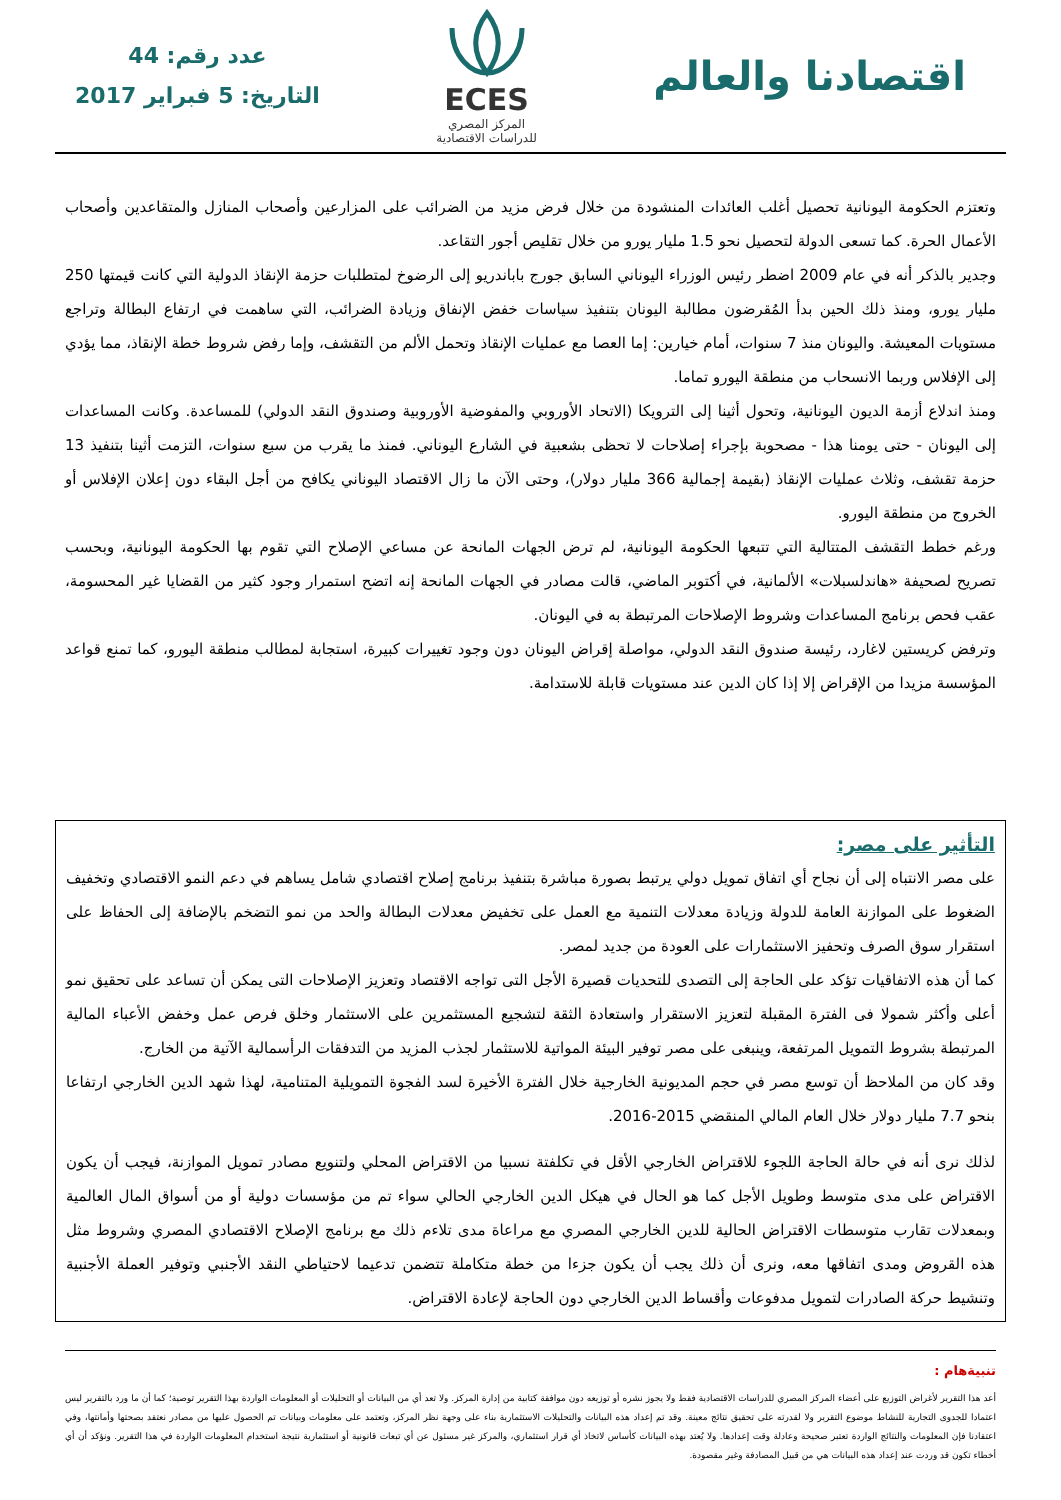اقتصادنا والعالم
ECES
المركز المصري
للدراسات الاقتصادية
عدد رقم: 44
التاريخ: 5 فبراير 2017
وتعتزم الحكومة اليونانية تحصيل أغلب العائدات المنشودة من خلال فرض مزيد من الضرائب على المزارعين وأصحاب المنازل والمتقاعدين وأصحاب الأعمال الحرة. كما تسعى الدولة لتحصيل نحو 1.5 مليار يورو من خلال تقليص أجور التقاعد.
وجدير بالذكر أنه في عام 2009 اضطر رئيس الوزراء اليوناني السابق جورج باباندريو إلى الرضوخ لمتطلبات حزمة الإنقاذ الدولية التي كانت قيمتها 250 مليار يورو، ومنذ ذلك الحين بدأ المُقرضون مطالبة اليونان بتنفيذ سياسات خفض الإنفاق وزيادة الضرائب، التي ساهمت في ارتفاع البطالة وتراجع مستويات المعيشة. واليونان منذ 7 سنوات، أمام خيارين: إما العصا مع عمليات الإنقاذ وتحمل الألم من التقشف، وإما رفض شروط خطة الإنقاذ، مما يؤدي إلى الإفلاس وربما الانسحاب من منطقة اليورو تماما.
ومنذ اندلاع أزمة الديون اليونانية، وتحول أثينا إلى الترويكا (الاتحاد الأوروبي والمفوضية الأوروبية وصندوق النقد الدولي) للمساعدة. وكانت المساعدات إلى اليونان - حتى يومنا هذا - مصحوبة بإجراء إصلاحات لا تحظى بشعبية في الشارع اليوناني. فمنذ ما يقرب من سبع سنوات، التزمت أثينا بتنفيذ 13 حزمة تقشف، وثلاث عمليات الإنقاذ (بقيمة إجمالية 366 مليار دولار)، وحتى الآن ما زال الاقتصاد اليوناني يكافح من أجل البقاء دون إعلان الإفلاس أو الخروج من منطقة اليورو.
ورغم خطط التقشف المتتالية التي تتبعها الحكومة اليونانية، لم ترض الجهات المانحة عن مساعي الإصلاح التي تقوم بها الحكومة اليونانية، وبحسب تصريح لصحيفة «هاندلسبلات» الألمانية، في أكتوبر الماضي، قالت مصادر في الجهات المانحة إنه اتضح استمرار وجود كثير من القضايا غير المحسومة، عقب فحص برنامج المساعدات وشروط الإصلاحات المرتبطة به في اليونان.
وترفض كريستين لاغارد، رئيسة صندوق النقد الدولي، مواصلة إقراض اليونان دون وجود تغييرات كبيرة، استجابة لمطالب منطقة اليورو، كما تمنع قواعد المؤسسة مزيدا من الإقراض إلا إذا كان الدين عند مستويات قابلة للاستدامة.
التأثير على مصر:
على مصر الانتباه إلى أن نجاح أي اتفاق تمويل دولي يرتبط بصورة مباشرة بتنفيذ برنامج إصلاح اقتصادي شامل يساهم في دعم النمو الاقتصادي وتخفيف الضغوط على الموازنة العامة للدولة وزيادة معدلات التنمية مع العمل على تخفيض معدلات البطالة والحد من نمو التضخم بالإضافة إلى الحفاظ على استقرار سوق الصرف وتحفيز الاستثمارات على العودة من جديد لمصر.
كما أن هذه الاتفاقيات تؤكد على الحاجة إلى التصدى للتحديات قصيرة الأجل التى تواجه الاقتصاد وتعزيز الإصلاحات التى يمكن أن تساعد على تحقيق نمو أعلى وأكثر شمولا فى الفترة المقبلة لتعزيز الاستقرار واستعادة الثقة لتشجيع المستثمرين على الاستثمار وخلق فرص عمل وخفض الأعباء المالية المرتبطة بشروط التمويل المرتفعة، وينبغى على مصر توفير البيئة المواتية للاستثمار لجذب المزيد من التدفقات الرأسمالية الآتية من الخارج.
وقد كان من الملاحظ أن توسع مصر في حجم المديونية الخارجية خلال الفترة الأخيرة لسد الفجوة التمويلية المتنامية، لهذا شهد الدين الخارجي ارتفاعا بنحو 7.7 مليار دولار خلال العام المالي المنقضي 2015-2016.
لذلك نرى أنه في حالة الحاجة اللجوء للاقتراض الخارجي الأقل في تكلفتة نسبيا من الاقتراض المحلي ولتنويع مصادر تمويل الموازنة، فيجب أن يكون الاقتراض على مدى متوسط وطويل الأجل كما هو الحال في هيكل الدين الخارجي الحالي سواء تم من مؤسسات دولية أو من أسواق المال العالمية وبمعدلات تقارب متوسطات الاقتراض الحالية للدين الخارجي المصري مع مراعاة مدى تلاءم ذلك مع برنامج الإصلاح الاقتصادي المصري وشروط مثل هذه القروض ومدى اتفاقها معه، ونرى أن ذلك يجب أن يكون جزءا من خطة متكاملة تتضمن تدعيما لاحتياطي النقد الأجنبي وتوفير العملة الأجنبية وتنشيط حركة الصادرات لتمويل مدفوعات وأقساط الدين الخارجي دون الحاجة لإعادة الاقتراض.
تنبيةهام :
أعد هذا التقرير لأغراض التوزيع على أعضاء المركز المصري للدراسات الاقتصادية فقط ولا يجوز نشره أو توزيعه دون موافقة كتابية من إدارة المركز. ولا تعد أي من البيانات أو التحليلات أو المعلومات الواردة بهذا التقرير توصية؛ كما أن ما ورد بالتقرير ليس اعتمادا للجدوى التجارية للنشاط موضوع التقرير ولا لقدرته على تحقيق نتائج معينة. وقد تم إعداد هذه البيانات والتحليلات الاستثمارية بناء على وجهة نظر المركز، وتعتمد على معلومات وبيانات تم الحصول عليها من مصادر نعتقد بصحتها وأمانتها، وفي اعتقادنا فإن المعلومات والنتائج الواردة تعتبر صحيحة وعادلة وقت إعدادها. ولا يُعتد بهذه البيانات كأساس لاتخاذ أي قرار استثماري، والمركز غير مسئول عن أي تبعات قانونية أو استثمارية نتيجة استخدام المعلومات الواردة في هذا التقرير. ونؤكد أن أي أخطاء تكون قد وردت عند إعداد هذه البيانات هي من قبيل المصادفة وغير مقصودة.